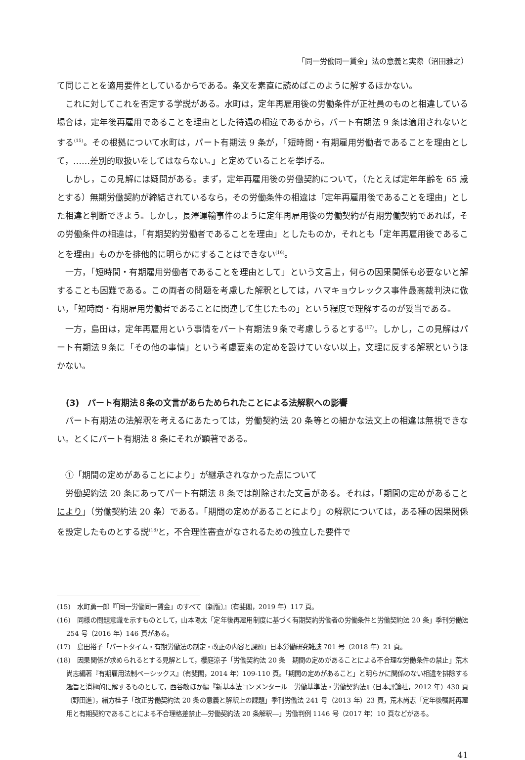「同一労働同一賃金」法の意義と実際（沼田雅之）
て同じことを適用要件としているからである。条文を素直に読めばこのように解するほかない。
これに対してこれを否定する学説がある。水町は，定年再雇用後の労働条件が正社員のものと相違している場合は，定年後再雇用であることを理由とした待遇の相違であるから，パート有期法 9 条は適用されないとする<sup>(15)</sup>。その根拠について水町は，パート有期法 9 条が，「短時間・有期雇用労働者であることを理由として，……差別的取扱いをしてはならない。」と定めていることを挙げる。
しかし，この見解には疑問がある。まず，定年再雇用後の労働契約について，（たとえば定年年齢を 65 歳とする）無期労働契約が締結されているなら，その労働条件の相違は「定年再雇用後であることを理由」とした相違と判断できよう。しかし，長澤運輸事件のように定年再雇用後の労働契約が有期労働契約であれば，その労働条件の相違は，「有期契約労働者であることを理由」としたものか，それとも「定年再雇用後であることを理由」ものかを排他的に明らかにすることはできない<sup>(16)</sup>。
一方，「短時間・有期雇用労働者であることを理由として」という文言上，何らの因果関係も必要ないと解することも困難である。この両者の問題を考慮した解釈としては，ハマキョウレックス事件最高裁判決に倣い，「短時間・有期雇用労働者であることに関連して生じたもの」という程度で理解するのが妥当である。
一方，島田は，定年再雇用という事情をパート有期法９条で考慮しうるとする<sup>(17)</sup>。しかし，この見解はパート有期法９条に「その他の事情」という考慮要素の定めを設けていない以上，文理に反する解釈というほかない。
(3)　パート有期法８条の文言があらためられたことによる法解釈への影響
パート有期法の法解釈を考えるにあたっては，労働契約法 20 条等との細かな法文上の相違は無視できない。とくにパート有期法 8 条にそれが顕著である。
①「期間の定めがあることにより」が継承されなかった点について
労働契約法 20 条にあってパート有期法 8 条では削除された文言がある。それは，「期間の定めがあることにより」（労働契約法 20 条）である。「期間の定めがあることにより」の解釈については，ある種の因果関係を設定したものとする説<sup>(18)</sup>と，不合理性審査がなされるための独立した要件で
(15)　水町勇一郎『「同一労働同一賃金」のすべて〔新版〕』（有斐閣，2019 年）117 頁。
(16)　同様の問題意識を示すものとして，山本陽太「定年後再雇用制度に基づく有期契約労働者の労働条件と労働契約法 20 条」季刊労働法 254 号（2016 年）146 頁がある。
(17)　島田裕子「パートタイム・有期労働法の制定・改正の内容と課題」日本労働研究雑誌 701 号（2018 年）21 頁。
(18)　因果関係が求められるとする見解として，櫻庭涼子「労働契約法 20 条　期間の定めがあることによる不合理な労働条件の禁止」荒木尚志編著『有期雇用法制ベーシックス』（有斐閣，2014 年）109-110 頁。「期間の定めがあること」と明らかに関係のない相違を排除する趣旨と消極的に解するものとして，西谷敏ほか編『新基本法コンメンタール　労働基準法・労働契約法』（日本評論社，2012 年）430 頁〔野田進〕，緒方桂子「改正労働契約法 20 条の意義と解釈上の課題」季刊労働法 241 号（2013 年）23 頁，荒木尚志「定年後嘱託再雇用と有期契約であることによる不合理格差禁止―労働契約法 20 条解釈―」労働判例 1146 号（2017 年）10 頁などがある。
41